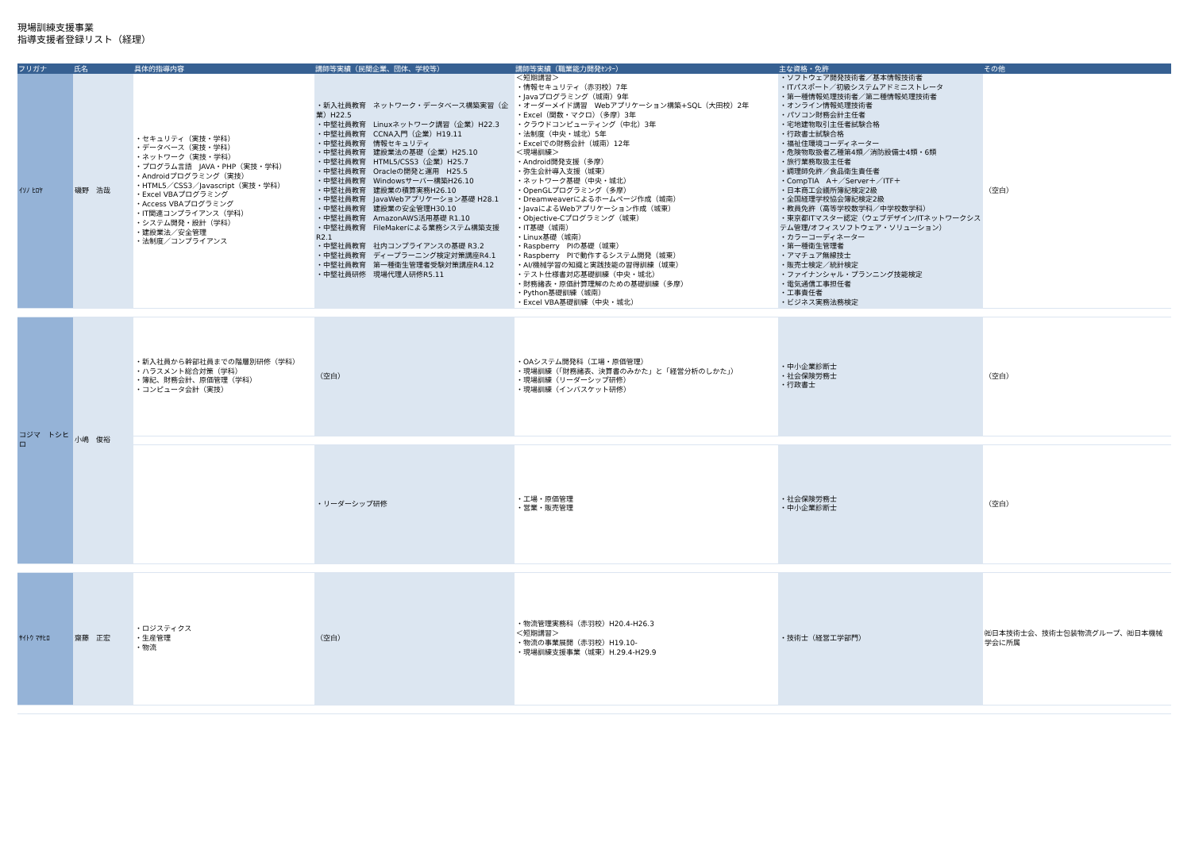現場訓練支援事業
指導支援者登録リスト（経理）
| フリガナ | 氏名 | 具体的指導内容 | 講師等実績（民間企業、団体、学校等） | 講師等実績（職業能力開発ｾﾝﾀｰ） | 主な資格・免許 | その他 |
| --- | --- | --- | --- | --- | --- | --- |
| ｲｿﾉ ﾋﾛﾔ | 磯野 浩哉 | ・セキュリティ（実技・学科） ・データベース（実技・学科） ・ネットワーク（実技・学科） ・プログラム言語 JAVA・PHP（実技・学科） ・Androidプログラミング（実技） ・HTML5／CSS3／Javascript（実技・学科） ・Excel VBAプログラミング ・Access VBAプログラミング ・IT関連コンプライアンス（学科） ・システム開発・設計（学科） ・建設業法／安全管理 ・法制度／コンプライアンス | ・新入社員教育 ネットワーク・データベース構築実習（企業）H22.5 ・中堅社員教育 Linuxネットワーク講習（企業）H22.3 ・中堅社員教育 CCNA入門（企業）H19.11 ・中堅社員教育 情報セキュリティ ・中堅社員教育 建設業法の基礎（企業）H25.10 ・中堅社員教育 HTML5/CSS3（企業）H25.7 ・中堅社員教育 Oracleの開発と運用 H25.5 ・中堅社員教育 Windowsサーバー構築H26.10 ・中堅社員教育 建設業の積算実務H26.10 ・中堅社員教育 JavaWebアプリケーション基礎 H28.1 ・中堅社員教育 建設業の安全管理H30.10 ・中堅社員教育 AmazonAWS活用基礎 R1.10 ・中堅社員教育 FileMakerによる業務システム構築支援R2.1 ・中堅社員教育 社内コンプライアンスの基礎 R3.2 ・中堅社員教育 ディープラーニング検定対策講座R4.1 ・中堅社員教育 第一種衛生管理者受験対策講座R4.12 ・中堅社員研修 現場代理人研修R5.11 | ＜短期講習＞ ・情報セキュリティ（赤羽校）7年 ・Javaプログラミング（城南）9年 ・オーダーメイド講習 Webアプリケーション構築+SQL（大田校）2年 ・Excel（関数・マクロ）（多摩）3年 ・クラウドコンピューティング（中北）3年 ・法制度（中央・城北）5年 ・Excelでの財務会計（城南）12年 ＜現場訓練＞ ・Android開発支援（多摩） ・弥生会計導入支援（城東） ・ネットワーク基礎（中央・城北） ・OpenGLプログラミング（多摩） ・Dreamweaverによるホームページ作成（城南） ・JavaによるWebアプリケーション作成（城東） ・Objective-Cプログラミング（城東） ・IT基礎（城南） ・Linux基礎（城南） ・Raspberry PIの基礎（城東） ・Raspberry PIで動作するシステム開発（城東） ・AI/機械学習の知識と実践技能の習得訓練（城東） ・テスト仕様書対応基礎訓練（中央・城北） ・財務諸表・原価計算理解のための基礎訓練（多摩） ・Python基礎訓練（城南） ・Excel VBA基礎訓練（中央・城北） | ・ソフトウェア開発技術者／基本情報技術者 ・ITパスポート／初級システムアドミニストレータ ・第一種情報処理技術者／第二種情報処理技術者 ・オンライン情報処理技術者 ・パソコン財務会計主任者 ・宅地建物取引主任者試験合格 ・行政書士試験合格 ・福祉住環境コーディネーター ・危険物取扱者乙種第4類／消防設備士4類・6類 ・旅行業務取扱主任者 ・調理師免許／食品衛生責任者 ・CompTIA A＋／Server＋／ITF＋ ・日本商工会議所簿記検定2級 ・全国経理学校協会簿記検定2級 ・教員免許（高等学校数学科／中学校数学科） ・東京都ITマスター認定（ウェブデザイン/ITネットワークシステム管理/オフィスソフトウェア・ソリューション） ・カラーコーディネーター ・第一種衛生管理者 ・アマチュア無線技士 ・販売士検定／統計検定 ・ファイナンシャル・プランニング技能検定 ・電気通信工事担任者 ・工事責任者 ・ビジネス実務法務検定 | （空白） |
| コジマ トシヒロ | 小嶋 俊裕 | ・新入社員から幹部社員までの階層別研修（学科） ・ハラスメント総合対策（学科） ・簿記、財務会計、原価管理（学科） ・コンピュータ会計（実技） | （空白） | ・OAシステム開発科（工場・原価管理） ・現場訓練（「財務諸表、決算書のみかた」と「経営分析のしかた」） ・現場訓練（リーダーシップ研修） ・現場訓練（インバスケット研修） | ・中小企業診断士 ・社会保険労務士 ・行政書士 | （空白） |
| | | | ・リーダーシップ研修 | ・工場・原価管理 ・営業・販売管理 | ・社会保険労務士 ・中小企業診断士 | （空白） |
| ｻｲﾄｳ ﾏｻﾋﾛ | 齋藤 正宏 | ・ロジスティクス ・生産管理 ・物流 | （空白） | ・物流管理実務科（赤羽校）H20.4-H26.3 ＜短期講習＞ ・物流の事業展開（赤羽校）H19.10- ・現場訓練支援事業（城東）H.29.4-H29.9 | ・技術士（経営工学部門） | ㈳日本技術士会、技術士包装物流グループ、㈳日本機械学会に所属 |